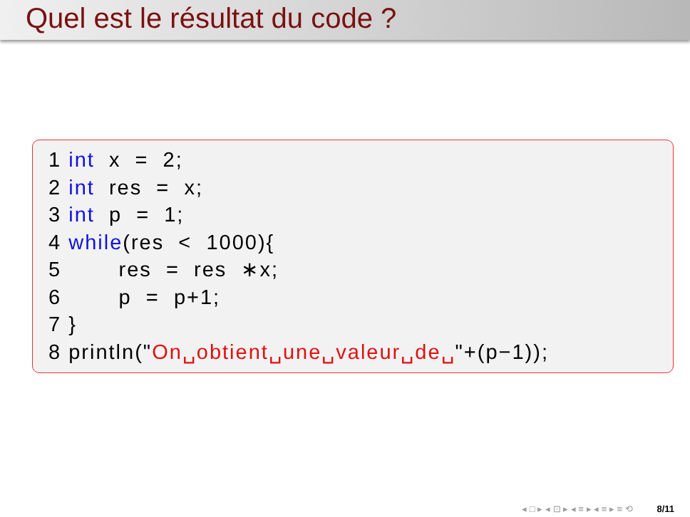Quel est le résultat du code ?
1 int x = 2; 2 int res = x; 3 int p = 1; 4 while(res < 1000){ 5 res = res ∗x; 6 p = p+1; 7 } 8 println("On␣obtient␣une␣valeur␣de␣"+(p−1));
◂ □ ▸ ◂ ⊡ ▸ ◂ ≡ ▸ ◂ ≡ ▸ ≡ ⟲ 8/11